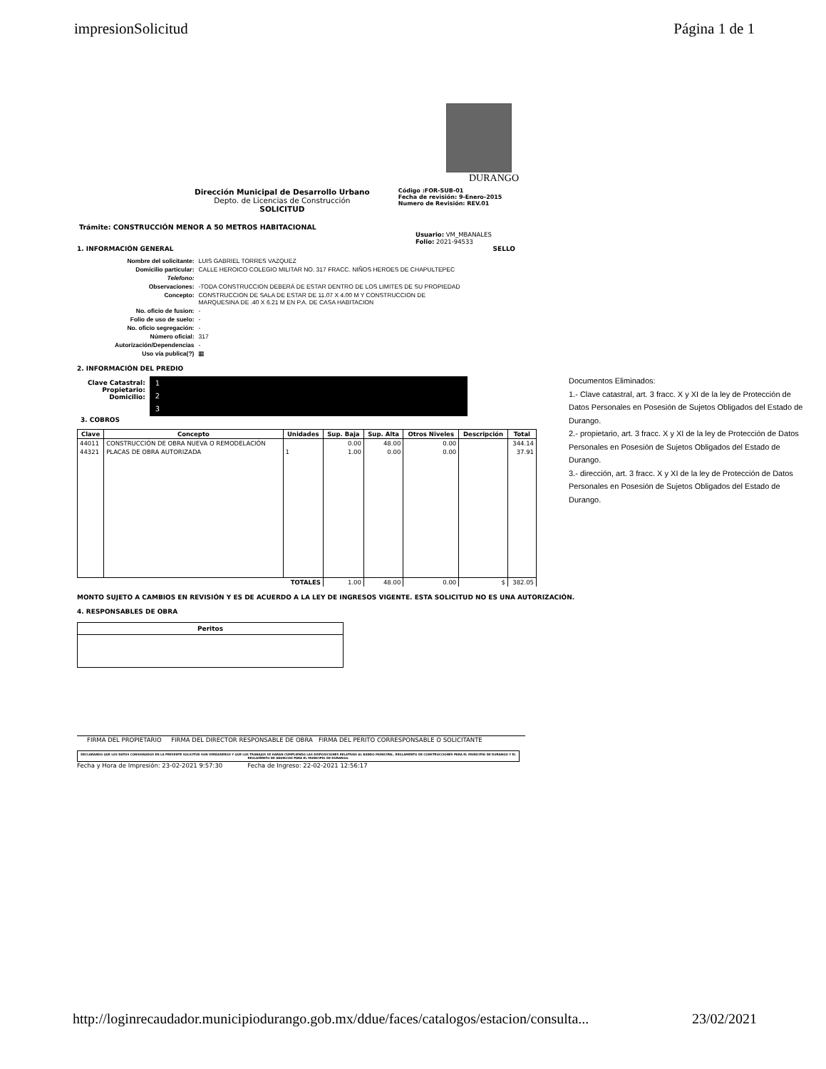impresionSolicitud Página 1 de 1
DURANGO
Dirección Municipal de Desarrollo Urbano
Depto. de Licencias de Construcción
SOLICITUD
Código :FOR-SUB-01
Fecha de revisión: 9-Enero-2015
Numero de Revisión: REV.01
Trámite: CONSTRUCCIÓN MENOR A 50 METROS HABITACIONAL
Usuario: VM_MBANALES
Folio: 2021-94533
1. INFORMACIÓN GENERAL SELLO
| Nombre del solicitante: | LUIS GABRIEL TORRES VAZQUEZ |
| Domicilio particular: | CALLE HEROICO COLEGIO MILITAR NO. 317 FRACC. NIÑOS HEROES DE CHAPULTEPEC |
| Telefono: | |
| Observaciones: | -TODA CONSTRUCCION DEBERÁ DE ESTAR DENTRO DE LOS LIMITES DE SU PROPIEDAD |
| Concepto: | CONSTRUCCION DE SALA DE ESTAR DE 11.07 X 4.00 M Y CONSTRUCCION DE MARQUESINA DE .40 X 6.21 M EN P.A. DE CASA HABITACION |
| No. oficio de fusion: | - |
| Folio de uso de suelo: | - |
| No. oficio segregación: | - |
| Número oficial: | 317 |
| Autorización/Dependencias | - |
| Uso vía publica(?) | ▦ |
2. INFORMACIÓN DEL PREDIO
Clave Catastral:
Propietario:
Domicilio:
1
2
3
3. COBROS
| Clave | Concepto | Unidades | Sup. Baja | Sup. Alta | Otros Niveles | Descripción | Total |
| --- | --- | --- | --- | --- | --- | --- | --- |
| 44011 | CONSTRUCCIÓN DE OBRA NUEVA O REMODELACIÓN | | 0.00 | 48.00 | 0.00 | | 344.14 |
| 44321 | PLACAS DE OBRA AUTORIZADA | 1 | 1.00 | 0.00 | 0.00 | | 37.91 |
| | | TOTALES | 1.00 | 48.00 | 0.00 | $ | 382.05 |
MONTO SUJETO A CAMBIOS EN REVISIÓN Y ES DE ACUERDO A LA LEY DE INGRESOS VIGENTE. ESTA SOLICITUD NO ES UNA AUTORIZACIÓN.
4. RESPONSABLES DE OBRA
Peritos
FIRMA DEL PROPIETARIO FIRMA DEL DIRECTOR RESPONSABLE DE OBRA FIRMA DEL PERITO CORRESPONSABLE O SOLICITANTE
DECLARANDO QUE LOS DATOS CONSIGNADOS EN LA PRESENTE SOLICITUD SON VERDADEROS Y QUE LOS TRABAJOS SE HARAN CUMPLIENDO LAS DISPOSICIONES RELATIVAS AL BANDO MUNICIPAL, REGLAMENTO DE CONSTRUCCIONES PARA EL MUNICIPIO DE DURANGO Y EL REGLAMENTO DE ANUNCIOS PARA EL MUNICIPIO DE DURANGO.
Fecha y Hora de Impresión: 23-02-2021 9:57:30 Fecha de Ingreso: 22-02-2021 12:56:17
Documentos Eliminados:
1.- Clave catastral, art. 3 fracc. X y XI de la ley de Protección de Datos Personales en Posesión de Sujetos Obligados del Estado de Durango.
2.- propietario, art. 3 fracc. X y XI de la ley de Protección de Datos Personales en Posesión de Sujetos Obligados del Estado de Durango.
3.- dirección, art. 3 fracc. X y XI de la ley de Protección de Datos Personales en Posesión de Sujetos Obligados del Estado de Durango.
http://loginrecaudador.municipiodurango.gob.mx/ddue/faces/catalogos/estacion/consulta... 23/02/2021